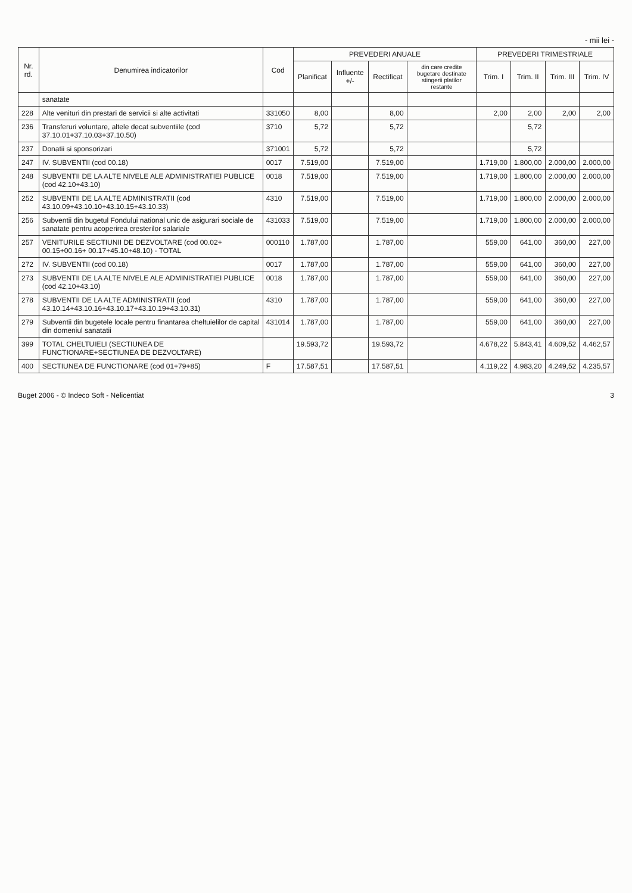- mii lei -
| Nr. rd. | Denumirea indicatorilor | Cod | PREVEDERI ANUALE | | | | PREVEDERI TRIMESTRIALE | | | |
| --- | --- | --- | --- | --- | --- | --- | --- | --- | --- | --- |
| | | | Planificat | Influente +/- | Rectificat | din care credite bugetare destinate stingerii platilor restante | Trim. I | Trim. II | Trim. III | Trim. IV |
| | sanatate | | | | | | | | | |
| 228 | Alte venituri din prestari de servicii si alte activitati | 331050 | 8,00 | | 8,00 | | 2,00 | 2,00 | 2,00 | 2,00 |
| 236 | Transferuri voluntare, altele decat subventiile (cod 37.10.01+37.10.03+37.10.50) | 3710 | 5,72 | | 5,72 | | | 5,72 | | |
| 237 | Donatii si sponsorizari | 371001 | 5,72 | | 5,72 | | | 5,72 | | |
| 247 | IV. SUBVENTII (cod 00.18) | 0017 | 7.519,00 | | 7.519,00 | | 1.719,00 | 1.800,00 | 2.000,00 | 2.000,00 |
| 248 | SUBVENTII DE LA ALTE NIVELE ALE ADMINISTRATIEI PUBLICE (cod 42.10+43.10) | 0018 | 7.519,00 | | 7.519,00 | | 1.719,00 | 1.800,00 | 2.000,00 | 2.000,00 |
| 252 | SUBVENTII DE LA ALTE ADMINISTRATII (cod 43.10.09+43.10.10+43.10.15+43.10.33) | 4310 | 7.519,00 | | 7.519,00 | | 1.719,00 | 1.800,00 | 2.000,00 | 2.000,00 |
| 256 | Subventii din bugetul Fondului national unic de asigurari sociale de sanatate pentru acoperirea cresterilor salariale | 431033 | 7.519,00 | | 7.519,00 | | 1.719,00 | 1.800,00 | 2.000,00 | 2.000,00 |
| 257 | VENITURILE SECTIUNII DE DEZVOLTARE (cod 00.02+ 00.15+00.16+ 00.17+45.10+48.10) - TOTAL | 000110 | 1.787,00 | | 1.787,00 | | 559,00 | 641,00 | 360,00 | 227,00 |
| 272 | IV. SUBVENTII (cod 00.18) | 0017 | 1.787,00 | | 1.787,00 | | 559,00 | 641,00 | 360,00 | 227,00 |
| 273 | SUBVENTII DE LA ALTE NIVELE ALE ADMINISTRATIEI PUBLICE (cod 42.10+43.10) | 0018 | 1.787,00 | | 1.787,00 | | 559,00 | 641,00 | 360,00 | 227,00 |
| 278 | SUBVENTII DE LA ALTE ADMINISTRATII (cod 43.10.14+43.10.16+43.10.17+43.10.19+43.10.31) | 4310 | 1.787,00 | | 1.787,00 | | 559,00 | 641,00 | 360,00 | 227,00 |
| 279 | Subventii din bugetele locale pentru finantarea cheltuielilor de capital din domeniul sanatatii | 431014 | 1.787,00 | | 1.787,00 | | 559,00 | 641,00 | 360,00 | 227,00 |
| 399 | TOTAL CHELTUIELI (SECTIUNEA DE FUNCTIONARE+SECTIUNEA DE DEZVOLTARE) | | 19.593,72 | | 19.593,72 | | 4.678,22 | 5.843,41 | 4.609,52 | 4.462,57 |
| 400 | SECTIUNEA DE FUNCTIONARE (cod 01+79+85) | F | 17.587,51 | | 17.587,51 | | 4.119,22 | 4.983,20 | 4.249,52 | 4.235,57 |
Buget 2006 - © Indeco Soft - Nelicentiat 3